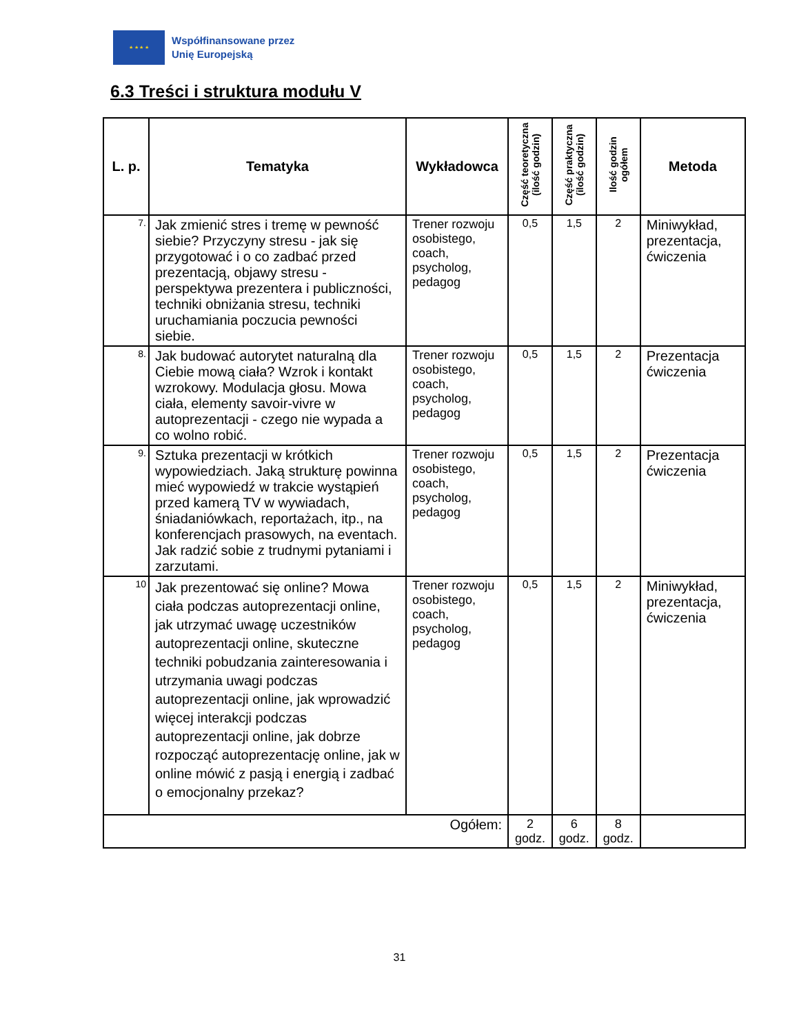★ ★ ★ ★
Współfinansowane przez
Unię Europejską
6.3 Treści i struktura modułu V
| L. p. | Tematyka | Wykładowca | Część teoretyczna (ilość godzin) | Część praktyczna (ilość godzin) | Ilość godzin ogółem | Metoda |
| --- | --- | --- | --- | --- | --- | --- |
| 7. | Jak zmienić stres i tremę w pewność siebie? Przyczyny stresu - jak się przygotować i o co zadbać przed prezentacją, objawy stresu - perspektywa prezentera i publiczności, techniki obniżania stresu, techniki uruchamiania poczucia pewności siebie. | Trener rozwoju osobistego, coach, psycholog, pedagog | 0,5 | 1,5 | 2 | Miniwykład, prezentacja, ćwiczenia |
| 8. | Jak budować autorytet naturalną dla Ciebie mową ciała? Wzrok i kontakt wzrokowy. Modulacja głosu. Mowa ciała, elementy savoir-vivre w autoprezentacji - czego nie wypada a co wolno robić. | Trener rozwoju osobistego, coach, psycholog, pedagog | 0,5 | 1,5 | 2 | Prezentacja ćwiczenia |
| 9. | Sztuka prezentacji w krótkich wypowiedziach. Jaką strukturę powinna mieć wypowiedź w trakcie wystąpień przed kamerą TV w wywiadach, śniadaniówkach, reportażach, itp., na konferencjach prasowych, na eventach. Jak radzić sobie z trudnymi pytaniami i zarzutami. | Trener rozwoju osobistego, coach, psycholog, pedagog | 0,5 | 1,5 | 2 | Prezentacja ćwiczenia |
| 10 | Jak prezentować się online? Mowa ciała podczas autoprezentacji online, jak utrzymać uwagę uczestników autoprezentacji online, skuteczne techniki pobudzania zainteresowania i utrzymania uwagi podczas autoprezentacji online, jak wprowadzić więcej interakcji podczas autoprezentacji online, jak dobrze rozpocząć autoprezentację online, jak w online mówić z pasją i energią i zadbać o emocjonalny przekaz? | Trener rozwoju osobistego, coach, psycholog, pedagog | 0,5 | 1,5 | 2 | Miniwykład, prezentacja, ćwiczenia |
| Ogółem: | | | 2 godz. | 6 godz. | 8 godz. | |
31